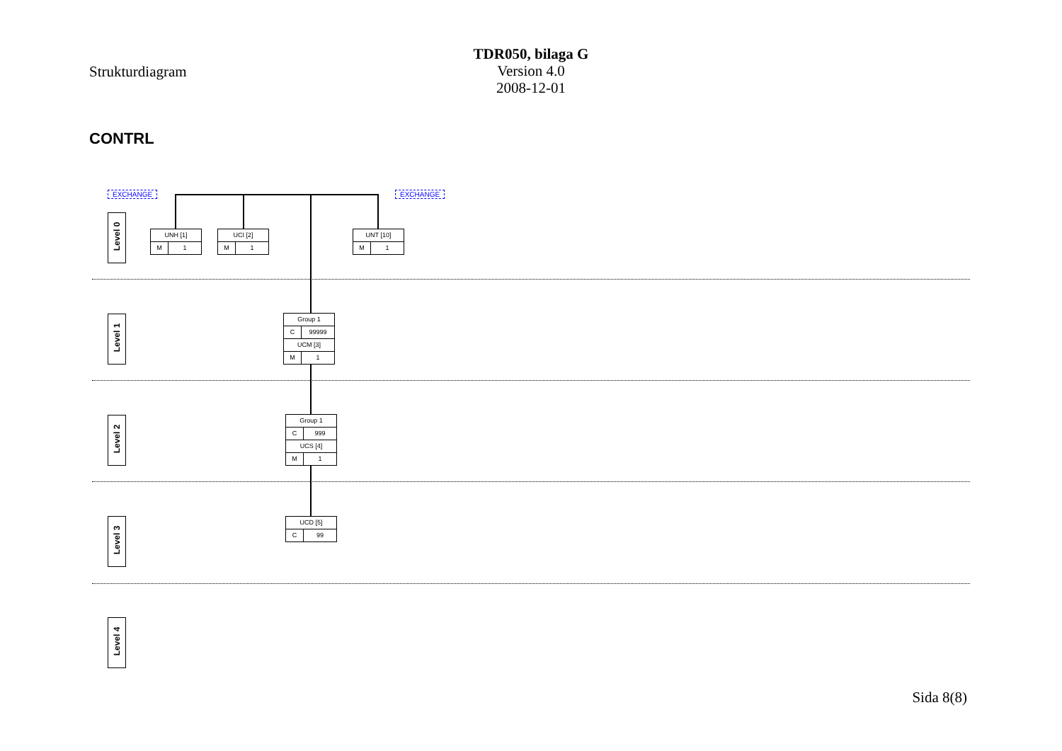Strukturdiagram
TDR050, bilaga G
Version 4.0
2008-12-01
CONTRL
EXCHANGE EXCHANGE
Level 0
Level 1
Level 2
Level 3
Level 4
UNH [1]
M 1
UCI [2]
M 1
UNT [10]
M 1
Group 1
C 99999
UCM [3]
M 1
Group 1
C 999
UCS [4]
M 1
UCD [5]
C 99
Sida 8(8)